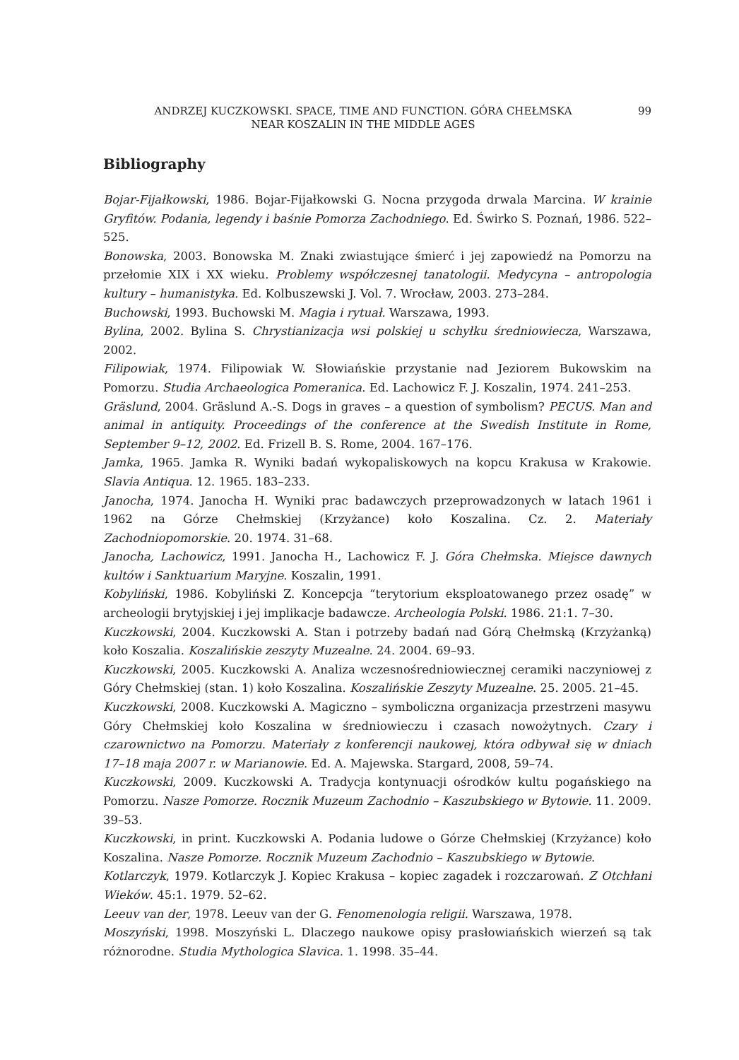ANDRZEJ KUCZKOWSKI. SPACE, TIME AND FUNCTION. GÓRA CHEŁMSKA
NEAR KOSZALIN IN THE MIDDLE AGES
99
Bibliography
Bojar-Fijałkowski, 1986. Bojar-Fijałkowski G. Nocna przygoda drwala Marcina. W krainie Gryfitów. Podania, legendy i baśnie Pomorza Zachodniego. Ed. Świrko S. Poznań, 1986. 522–525.
Bonowska, 2003. Bonowska M. Znaki zwiastujące śmierć i jej zapowiedź na Pomorzu na przełomie XIX i XX wieku. Problemy współczesnej tanatologii. Medycyna – antropologia kultury – humanistyka. Ed. Kolbuszewski J. Vol. 7. Wrocław, 2003. 273–284.
Buchowski, 1993. Buchowski M. Magia i rytuał. Warszawa, 1993.
Bylina, 2002. Bylina S. Chrystianizacja wsi polskiej u schyłku średniowiecza, Warszawa, 2002.
Filipowiak, 1974. Filipowiak W. Słowiańskie przystanie nad Jeziorem Bukowskim na Pomorzu. Studia Archaeologica Pomeranica. Ed. Lachowicz F. J. Koszalin, 1974. 241–253.
Gräslund, 2004. Gräslund A.-S. Dogs in graves – a question of symbolism? PECUS. Man and animal in antiquity. Proceedings of the conference at the Swedish Institute in Rome, September 9–12, 2002. Ed. Frizell B. S. Rome, 2004. 167–176.
Jamka, 1965. Jamka R. Wyniki badań wykopaliskowych na kopcu Krakusa w Krakowie. Slavia Antiqua. 12. 1965. 183–233.
Janocha, 1974. Janocha H. Wyniki prac badawczych przeprowadzonych w latach 1961 i 1962 na Górze Chełmskiej (Krzyżance) koło Koszalina. Cz. 2. Materiały Zachodniopomorskie. 20. 1974. 31–68.
Janocha, Lachowicz, 1991. Janocha H., Lachowicz F. J. Góra Chełmska. Miejsce dawnych kultów i Sanktuarium Maryjne. Koszalin, 1991.
Kobyliński, 1986. Kobyliński Z. Koncepcja “terytorium eksploatowanego przez osadę” w archeologii brytyjskiej i jej implikacje badawcze. Archeologia Polski. 1986. 21:1. 7–30.
Kuczkowski, 2004. Kuczkowski A. Stan i potrzeby badań nad Górą Chełmską (Krzyżanką) koło Koszalia. Koszalińskie zeszyty Muzealne. 24. 2004. 69–93.
Kuczkowski, 2005. Kuczkowski A. Analiza wczesnośredniowiecznej ceramiki naczyniowej z Góry Chełmskiej (stan. 1) koło Koszalina. Koszalińskie Zeszyty Muzealne. 25. 2005. 21–45.
Kuczkowski, 2008. Kuczkowski A. Magiczno – symboliczna organizacja przestrzeni masywu Góry Chełmskiej koło Koszalina w średniowieczu i czasach nowożytnych. Czary i czarownictwo na Pomorzu. Materiały z konferencji naukowej, która odbywał się w dniach 17–18 maja 2007 r. w Marianowie. Ed. A. Majewska. Stargard, 2008, 59–74.
Kuczkowski, 2009. Kuczkowski A. Tradycja kontynuacji ośrodków kultu pogańskiego na Pomorzu. Nasze Pomorze. Rocznik Muzeum Zachodnio – Kaszubskiego w Bytowie. 11. 2009. 39–53.
Kuczkowski, in print. Kuczkowski A. Podania ludowe o Górze Chełmskiej (Krzyżance) koło Koszalina. Nasze Pomorze. Rocznik Muzeum Zachodnio – Kaszubskiego w Bytowie.
Kotlarczyk, 1979. Kotlarczyk J. Kopiec Krakusa – kopiec zagadek i rozczarowań. Z Otchłani Wieków. 45:1. 1979. 52–62.
Leeuv van der, 1978. Leeuv van der G. Fenomenologia religii. Warszawa, 1978.
Moszyński, 1998. Moszyński L. Dlaczego naukowe opisy prasłowiańskich wierzeń są tak różnorodne. Studia Mythologica Slavica. 1. 1998. 35–44.